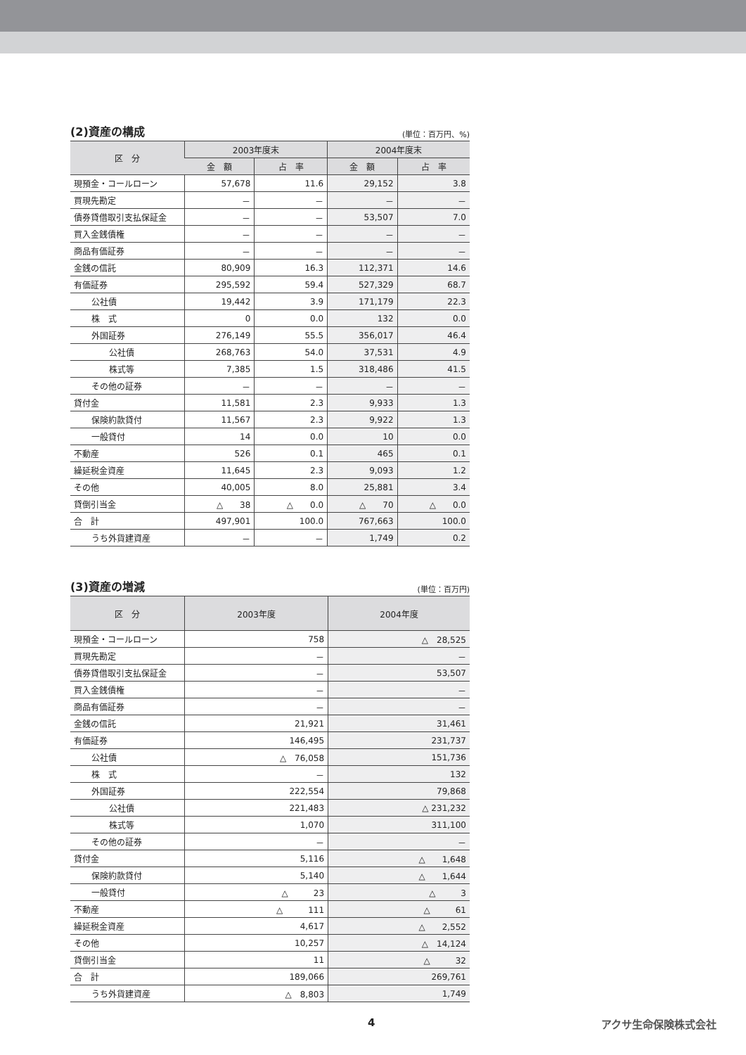(2)資産の構成
(単位：百万円、%)
| 区 分 | 2003年度末 | | 2004年度末 | |
| --- | --- | --- | --- | --- |
| | 金 額 | 占 率 | 金 額 | 占 率 |
| 現預金・コールローン | 57,678 | 11.6 | 29,152 | 3.8 |
| 買現先勘定 | － | － | － | － |
| 債券貸借取引支払保証金 | － | － | 53,507 | 7.0 |
| 買入金銭債権 | － | － | － | － |
| 商品有価証券 | － | － | － | － |
| 金銭の信託 | 80,909 | 16.3 | 112,371 | 14.6 |
| 有価証券 | 295,592 | 59.4 | 527,329 | 68.7 |
| 公社債 | 19,442 | 3.9 | 171,179 | 22.3 |
| 株 式 | 0 | 0.0 | 132 | 0.0 |
| 外国証券 | 276,149 | 55.5 | 356,017 | 46.4 |
| 公社債 | 268,763 | 54.0 | 37,531 | 4.9 |
| 株式等 | 7,385 | 1.5 | 318,486 | 41.5 |
| その他の証券 | － | － | － | － |
| 貸付金 | 11,581 | 2.3 | 9,933 | 1.3 |
| 保険約款貸付 | 11,567 | 2.3 | 9,922 | 1.3 |
| 一般貸付 | 14 | 0.0 | 10 | 0.0 |
| 不動産 | 526 | 0.1 | 465 | 0.1 |
| 繰延税金資産 | 11,645 | 2.3 | 9,093 | 1.2 |
| その他 | 40,005 | 8.0 | 25,881 | 3.4 |
| 貸倒引当金 | △ 38 | △ 0.0 | △ 70 | △ 0.0 |
| 合 計 | 497,901 | 100.0 | 767,663 | 100.0 |
| うち外貨建資産 | － | － | 1,749 | 0.2 |
(3)資産の増減
(単位：百万円)
| 区 分 | 2003年度 | 2004年度 |
| --- | --- | --- |
| 現預金・コールローン | 758 | △ 28,525 |
| 買現先勘定 | － | － |
| 債券貸借取引支払保証金 | － | 53,507 |
| 買入金銭債権 | － | － |
| 商品有価証券 | － | － |
| 金銭の信託 | 21,921 | 31,461 |
| 有価証券 | 146,495 | 231,737 |
| 公社債 | △ 76,058 | 151,736 |
| 株 式 | － | 132 |
| 外国証券 | 222,554 | 79,868 |
| 公社債 | 221,483 | △ 231,232 |
| 株式等 | 1,070 | 311,100 |
| その他の証券 | － | － |
| 貸付金 | 5,116 | △ 1,648 |
| 保険約款貸付 | 5,140 | △ 1,644 |
| 一般貸付 | △ 23 | △ 3 |
| 不動産 | △ 111 | △ 61 |
| 繰延税金資産 | 4,617 | △ 2,552 |
| その他 | 10,257 | △ 14,124 |
| 貸倒引当金 | 11 | △ 32 |
| 合 計 | 189,066 | 269,761 |
| うち外貨建資産 | △ 8,803 | 1,749 |
4 アクサ生命保険株式会社